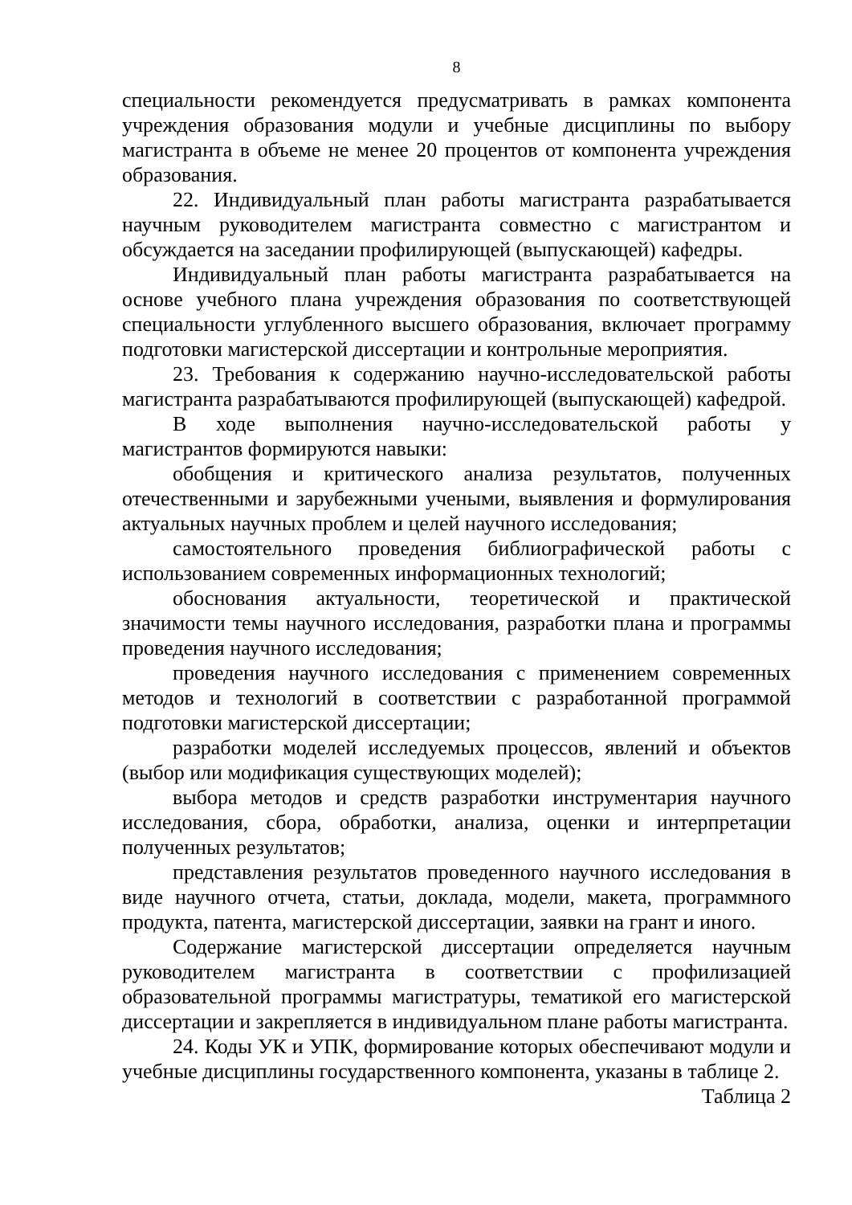8
специальности рекомендуется предусматривать в рамках компонента учреждения образования модули и учебные дисциплины по выбору магистранта в объеме не менее 20 процентов от компонента учреждения образования.
22. Индивидуальный план работы магистранта разрабатывается научным руководителем магистранта совместно с магистрантом и обсуждается на заседании профилирующей (выпускающей) кафедры.
Индивидуальный план работы магистранта разрабатывается на основе учебного плана учреждения образования по соответствующей специальности углубленного высшего образования, включает программу подготовки магистерской диссертации и контрольные мероприятия.
23. Требования к содержанию научно-исследовательской работы магистранта разрабатываются профилирующей (выпускающей) кафедрой.
В ходе выполнения научно-исследовательской работы у магистрантов формируются навыки:
обобщения и критического анализа результатов, полученных отечественными и зарубежными учеными, выявления и формулирования актуальных научных проблем и целей научного исследования;
самостоятельного проведения библиографической работы с использованием современных информационных технологий;
обоснования актуальности, теоретической и практической значимости темы научного исследования, разработки плана и программы проведения научного исследования;
проведения научного исследования с применением современных методов и технологий в соответствии с разработанной программой подготовки магистерской диссертации;
разработки моделей исследуемых процессов, явлений и объектов (выбор или модификация существующих моделей);
выбора методов и средств разработки инструментария научного исследования, сбора, обработки, анализа, оценки и интерпретации полученных результатов;
представления результатов проведенного научного исследования в виде научного отчета, статьи, доклада, модели, макета, программного продукта, патента, магистерской диссертации, заявки на грант и иного.
Содержание магистерской диссертации определяется научным руководителем магистранта в соответствии с профилизацией образовательной программы магистратуры, тематикой его магистерской диссертации и закрепляется в индивидуальном плане работы магистранта.
24. Коды УК и УПК, формирование которых обеспечивают модули и учебные дисциплины государственного компонента, указаны в таблице 2.
Таблица 2